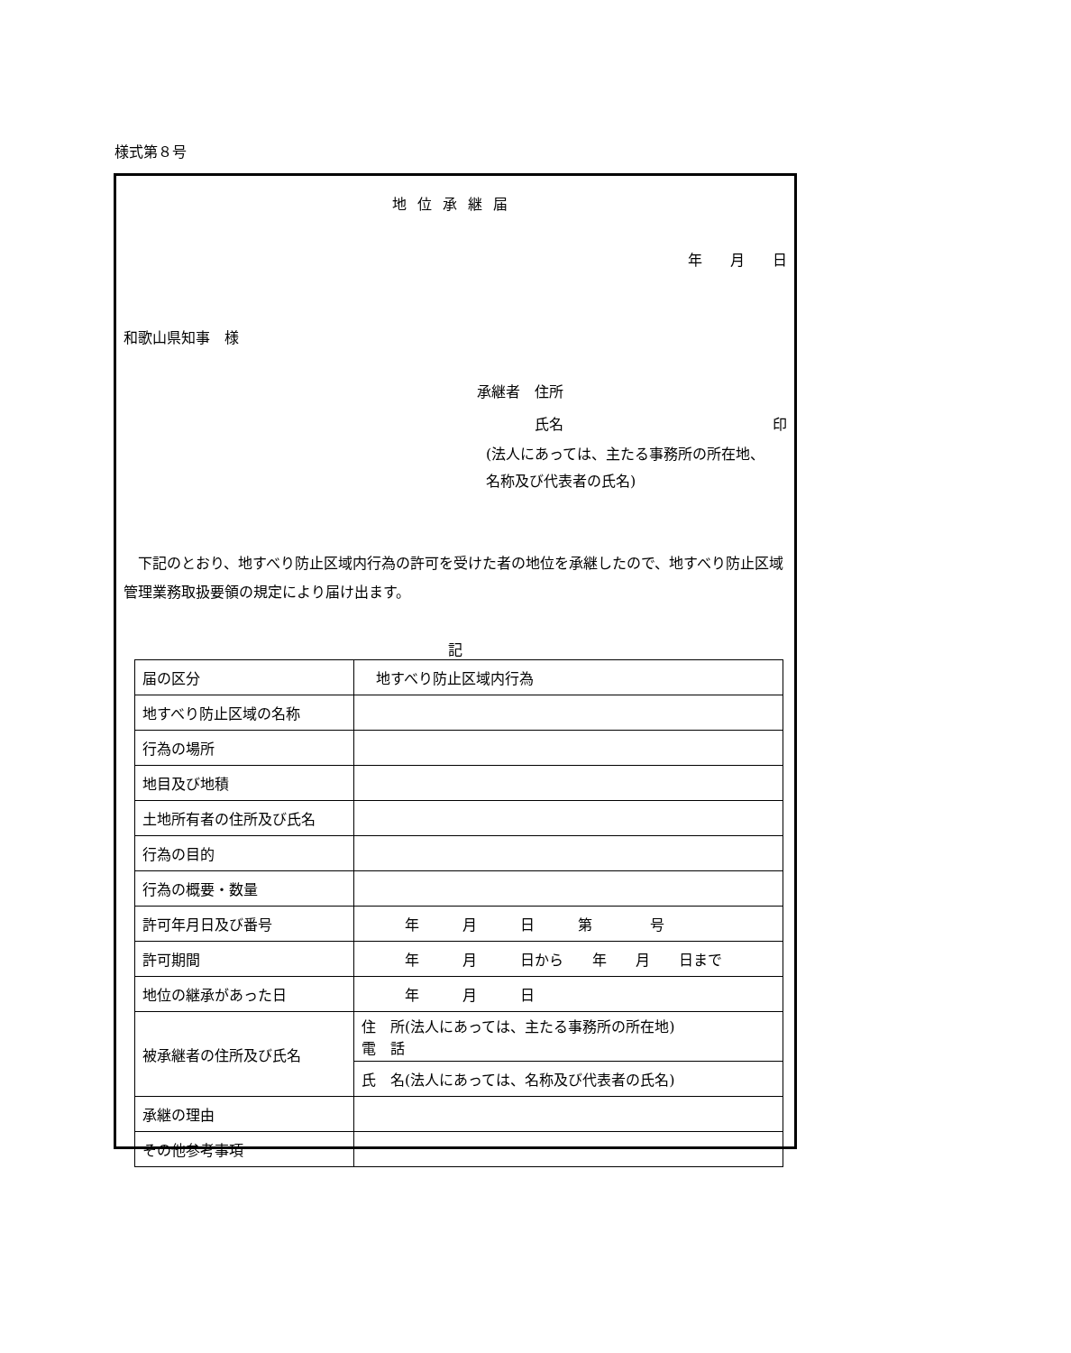様式第８号
地位承継届
年 月 日
和歌山県知事　様
承継者　住所
　　　　氏名 印
(法人にあっては、主たる事務所の所在地、
名称及び代表者の氏名)
下記のとおり、地すべり防止区域内行為の許可を受けた者の地位を承継したので、地すべり防止区域管理業務取扱要領の規定により届け出ます。
記
| 届の区分 | 地すべり防止区域内行為 |
| 地すべり防止区域の名称 | |
| 行為の場所 | |
| 地目及び地積 | |
| 土地所有者の住所及び氏名 | |
| 行為の目的 | |
| 行為の概要・数量 | |
| 許可年月日及び番号 | 年 月 日 第 号 |
| 許可期間 | 年 月 日から 年 月 日まで |
| 地位の継承があった日 | 年 月 日 |
| 被承継者の住所及び氏名 | 住 所(法人にあっては、主たる事務所の所在地) 電 話 |
| | 氏 名(法人にあっては、名称及び代表者の氏名) |
| 承継の理由 | |
| その他参考事項 | |